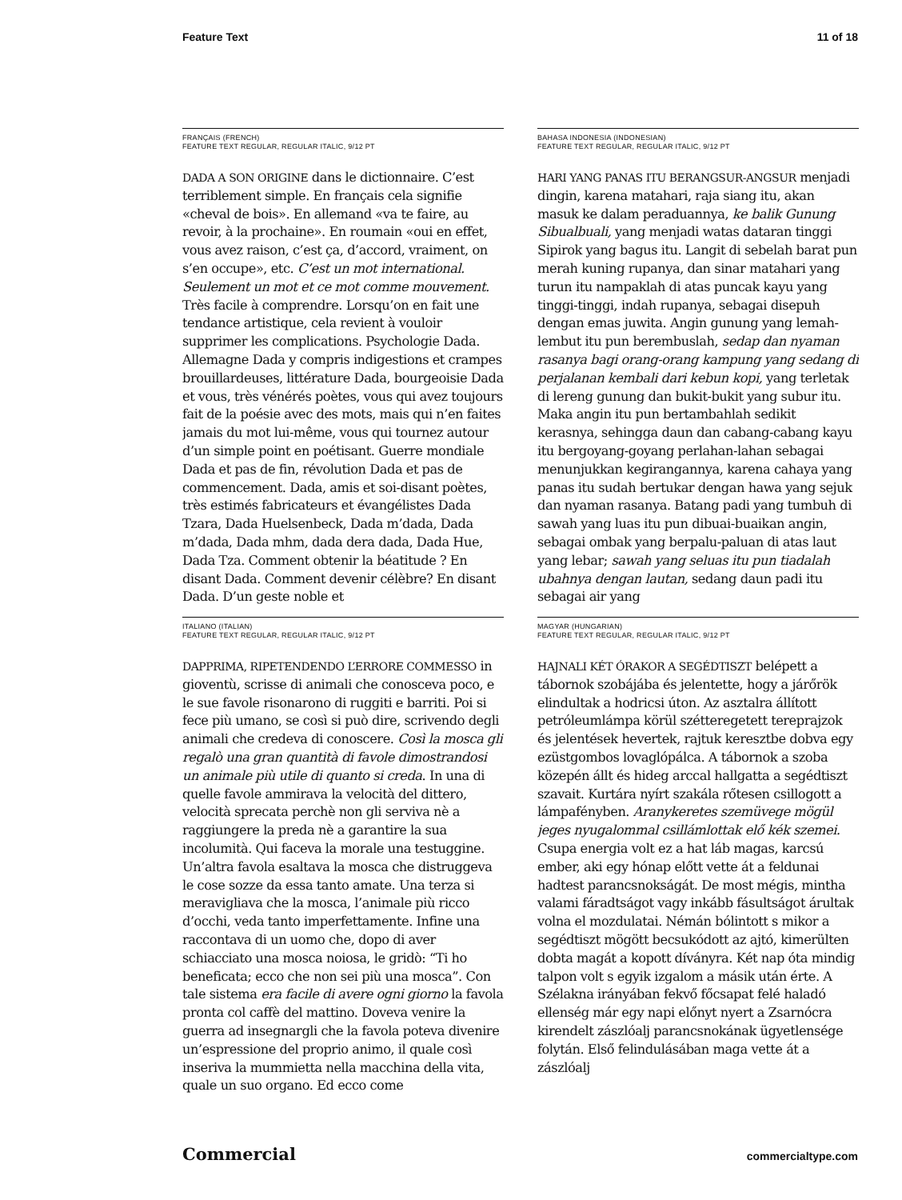Feature Text 11 of 18
FRANÇAIS (FRENCH)
FEATURE TEXT REGULAR, REGULAR ITALIC, 9/12 PT
DADA A SON ORIGINE dans le dictionnaire. C’est terriblement simple. En français cela signifie «cheval de bois». En allemand «va te faire, au revoir, à la prochaine». En roumain «oui en effet, vous avez raison, c’est ça, d’accord, vraiment, on s’en occupe», etc. C’est un mot international. Seulement un mot et ce mot comme mouvement. Très facile à comprendre. Lorsqu’on en fait une tendance artistique, cela revient à vouloir supprimer les complications. Psychologie Dada. Allemagne Dada y compris indigestions et crampes brouillardeuses, littérature Dada, bourgeoisie Dada et vous, très vénérés poètes, vous qui avez toujours fait de la poésie avec des mots, mais qui n’en faites jamais du mot lui-même, vous qui tournez autour d’un simple point en poétisant. Guerre mondiale Dada et pas de fin, révolution Dada et pas de commencement. Dada, amis et soi-disant poètes, très estimés fabricateurs et évangélistes Dada Tzara, Dada Huelsenbeck, Dada m’dada, Dada m’dada, Dada mhm, dada dera dada, Dada Hue, Dada Tza. Comment obtenir la béatitude ? En disant Dada. Comment devenir célèbre? En disant Dada. D’un geste noble et
BAHASA INDONESIA (INDONESIAN)
FEATURE TEXT REGULAR, REGULAR ITALIC, 9/12 PT
HARI YANG PANAS ITU BERANGSUR-ANGSUR menjadi dingin, karena matahari, raja siang itu, akan masuk ke dalam peraduannya, ke balik Gunung Sibualbuali, yang menjadi watas dataran tinggi Sipirok yang bagus itu. Langit di sebelah barat pun merah kuning rupanya, dan sinar matahari yang turun itu nampaklah di atas puncak kayu yang tinggi-tinggi, indah rupanya, sebagai disepuh dengan emas juwita. Angin gunung yang lemah-lembut itu pun berembuslah, sedap dan nyaman rasanya bagi orang-orang kampung yang sedang di perjalanan kembali dari kebun kopi, yang terletak di lereng gunung dan bukit-bukit yang subur itu. Maka angin itu pun bertambahlah sedikit kerasnya, sehingga daun dan cabang-cabang kayu itu bergoyang-goyang perlahan-lahan sebagai menunjukkan kegirangannya, karena cahaya yang panas itu sudah bertukar dengan hawa yang sejuk dan nyaman rasanya. Batang padi yang tumbuh di sawah yang luas itu pun dibuai-buaikan angin, sebagai ombak yang berpalu-paluan di atas laut yang lebar; sawah yang seluas itu pun tiadalah ubahnya dengan lautan, sedang daun padi itu sebagai air yang
ITALIANO (ITALIAN)
FEATURE TEXT REGULAR, REGULAR ITALIC, 9/12 PT
DAPPRIMA, RIPETENDENDO L’ERRORE COMMESSO in gioventù, scrisse di animali che conosceva poco, e le sue favole risonarono di ruggiti e barriti. Poi si fece più umano, se così si può dire, scrivendo degli animali che credeva di conoscere. Così la mosca gli regalò una gran quantità di favole dimostrandosi un animale più utile di quanto si creda. In una di quelle favole ammirava la velocità del dittero, velocità sprecata perchè non gli serviva nè a raggiungere la preda nè a garantire la sua incolumità. Qui faceva la morale una testuggine. Un’altra favola esaltava la mosca che distruggeva le cose sozze da essa tanto amate. Una terza si meravigliava che la mosca, l’animale più ricco d’occhi, veda tanto imperfettamente. Infine una raccontava di un uomo che, dopo di aver schiacciato una mosca noiosa, le gridò: “Ti ho beneficata; ecco che non sei più una mosca”. Con tale sistema era facile di avere ogni giorno la favola pronta col caffè del mattino. Doveva venire la guerra ad insegnargli che la favola poteva divenire un’espressione del proprio animo, il quale così inseriva la mummietta nella macchina della vita, quale un suo organo. Ed ecco come
MAGYAR (HUNGARIAN)
FEATURE TEXT REGULAR, REGULAR ITALIC, 9/12 PT
HAJNALI KÉT ÓRAKOR A SEGÉDTISZT belépett a tábornok szobájába és jelentette, hogy a járőrök elindultak a hodricsi úton. Az asztalra állított petróleumlámpa körül szétteregetett tereprajzok és jelentések hevertek, rajtuk keresztbe dobva egy ezüstgombos lovaglópálca. A tábornok a szoba közepén állt és hideg arccal hallgatta a segédtiszt szavait. Kurtára nyírt szakála rőtesen csillogott a lámpafényben. Aranykeretes szemüvege mögül jeges nyugalommal csillámlottak elő kék szemei. Csupa energia volt ez a hat láb magas, karcsú ember, aki egy hónap előtt vette át a feldunai hadtest parancsnokságát. De most mégis, mintha valami fáradtságot vagy inkább fásultságot árultak volna el mozdulatai. Némán bólintott s mikor a segédtiszt mögött becsukódott az ajtó, kimerülten dobta magát a kopott díványra. Két nap óta mindig talpon volt s egyik izgalom a másik után érte. A Szélakna irányában fekvő főcsapat felé haladó ellenség már egy napi előnyt nyert a Zsarnócra kirendelt zászlóalj parancsnokának ügyetlensége folytán. Első felindulásában maga vette át a zászlóalj
Commercial commercialtype.com